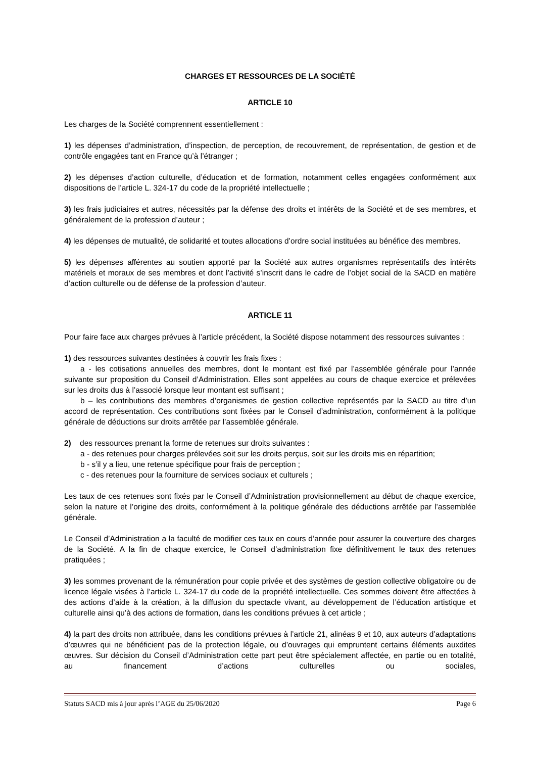CHARGES ET RESSOURCES DE LA SOCIÉTÉ
ARTICLE 10
Les charges de la Société comprennent essentiellement :
1) les dépenses d’administration, d’inspection, de perception, de recouvrement, de représentation, de gestion et de contrôle engagées tant en France qu’à l’étranger ;
2) les dépenses d’action culturelle, d’éducation et de formation, notamment celles engagées conformément aux dispositions de l’article L. 324-17 du code de la propriété intellectuelle ;
3) les frais judiciaires et autres, nécessités par la défense des droits et intérêts de la Société et de ses membres, et généralement de la profession d’auteur ;
4) les dépenses de mutualité, de solidarité et toutes allocations d’ordre social instituées au bénéfice des membres.
5) les dépenses afférentes au soutien apporté par la Société aux autres organismes représentatifs des intérêts matériels et moraux de ses membres et dont l’activité s’inscrit dans le cadre de l’objet social de la SACD en matière d’action culturelle ou de défense de la profession d’auteur.
ARTICLE 11
Pour faire face aux charges prévues à l’article précédent, la Société dispose notamment des ressources suivantes :
1) des ressources suivantes destinées à couvrir les frais fixes :
a - les cotisations annuelles des membres, dont le montant est fixé par l’assemblée générale pour l’année suivante sur proposition du Conseil d’Administration. Elles sont appelées au cours de chaque exercice et prélevées sur les droits dus à l’associé lorsque leur montant est suffisant ;
b – les contributions des membres d’organismes de gestion collective représentés par la SACD au titre d’un accord de représentation. Ces contributions sont fixées par le Conseil d’administration, conformément à la politique générale de déductions sur droits arrêtée par l’assemblée générale.
2) des ressources prenant la forme de retenues sur droits suivantes :
a - des retenues pour charges prélevées soit sur les droits perçus, soit sur les droits mis en répartition;
b - s’il y a lieu, une retenue spécifique pour frais de perception ;
c - des retenues pour la fourniture de services sociaux et culturels ;
Les taux de ces retenues sont fixés par le Conseil d’Administration provisionnellement au début de chaque exercice, selon la nature et l’origine des droits, conformément à la politique générale des déductions arrêtée par l’assemblée générale.
Le Conseil d’Administration a la faculté de modifier ces taux en cours d’année pour assurer la couverture des charges de la Société. A la fin de chaque exercice, le Conseil d’administration fixe définitivement le taux des retenues pratiquées ;
3) les sommes provenant de la rémunération pour copie privée et des systèmes de gestion collective obligatoire ou de licence légale visées à l’article L. 324-17 du code de la propriété intellectuelle. Ces sommes doivent être affectées à des actions d’aide à la création, à la diffusion du spectacle vivant, au développement de l’éducation artistique et culturelle ainsi qu’à des actions de formation, dans les conditions prévues à cet article ;
4) la part des droits non attribuée, dans les conditions prévues à l’article 21, alinéas 9 et 10, aux auteurs d’adaptations d’œuvres qui ne bénéficient pas de la protection légale, ou d’ouvrages qui empruntent certains éléments auxdites œuvres. Sur décision du Conseil d’Administration cette part peut être spécialement affectée, en partie ou en totalité, au financement d’actions culturelles ou sociales,
Statuts SACD mis à jour après l’AGE du 25/06/2020 Page 6